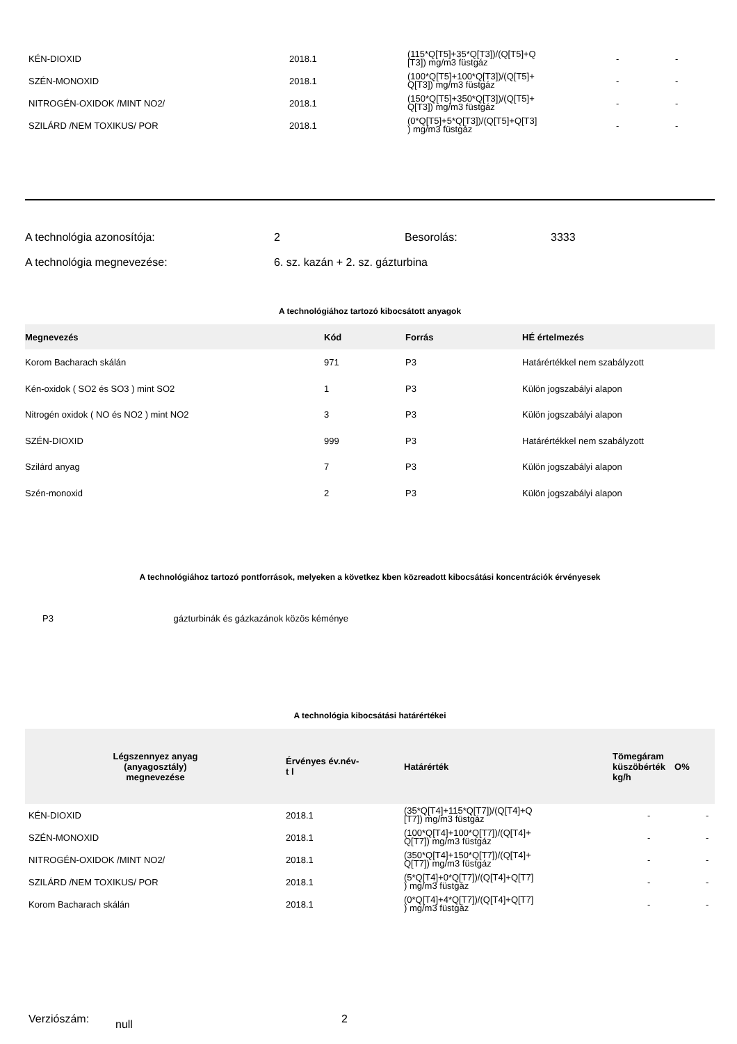| KÉN-DIOXID | 2018.1 | (115*Q[T5]+35*Q[T3])/(Q[T5]+Q [T3]) mg/m3 füstgáz | - | - |
| SZÉN-MONOXID | 2018.1 | (100*Q[T5]+100*Q[T3])/(Q[T5]+ Q[T3]) mg/m3 füstgáz | - | - |
| NITROGÉN-OXIDOK /MINT NO2/ | 2018.1 | (150*Q[T5]+350*Q[T3])/(Q[T5]+ Q[T3]) mg/m3 füstgáz | - | - |
| SZILÁRD /NEM TOXIKUS/ POR | 2018.1 | (0*Q[T5]+5*Q[T3])/(Q[T5]+Q[T3] ) mg/m3 füstgáz | - | - |
| A technológia azonosítója: | 2 | Besorolás: | 3333 |
| A technológia megnevezése: | 6. sz. kazán + 2. sz. gázturbina | | |
A technológiához tartozó kibocsátott anyagok
| Megnevezés | Kód | Forrás | HÉ értelmezés |
| --- | --- | --- | --- |
| Korom Bacharach skálán | 971 | P3 | Határértékkel nem szabályzott |
| Kén-oxidok ( SO2 és SO3 ) mint SO2 | 1 | P3 | Külön jogszabályi alapon |
| Nitrogén oxidok ( NO és NO2 ) mint NO2 | 3 | P3 | Külön jogszabályi alapon |
| SZÉN-DIOXID | 999 | P3 | Határértékkel nem szabályzott |
| Szilárd anyag | 7 | P3 | Külön jogszabályi alapon |
| Szén-monoxid | 2 | P3 | Külön jogszabályi alapon |
A technológiához tartozó pontforrások, melyeken a következ kben közreadott kibocsátási koncentrációk érvényesek
P3 gázturbinák és gázkazánok közös kéménye
A technológia kibocsátási határértékei
| Légszennyez anyag (anyagosztály) megnevezése | Érvényes év.név- t l | Határérték | Tömegáram küszöbérték kg/h | O% |
| KÉN-DIOXID | 2018.1 | (35*Q[T4]+115*Q[T7])/(Q[T4]+Q [T7]) mg/m3 füstgáz | - | - |
| SZÉN-MONOXID | 2018.1 | (100*Q[T4]+100*Q[T7])/(Q[T4]+ Q[T7]) mg/m3 füstgáz | - | - |
| NITROGÉN-OXIDOK /MINT NO2/ | 2018.1 | (350*Q[T4]+150*Q[T7])/(Q[T4]+ Q[T7]) mg/m3 füstgáz | - | - |
| SZILÁRD /NEM TOXIKUS/ POR | 2018.1 | (5*Q[T4]+0*Q[T7])/(Q[T4]+Q[T7] ) mg/m3 füstgáz | - | - |
| Korom Bacharach skálán | 2018.1 | (0*Q[T4]+4*Q[T7])/(Q[T4]+Q[T7] ) mg/m3 füstgáz | - | - |
Verziószám: null 2